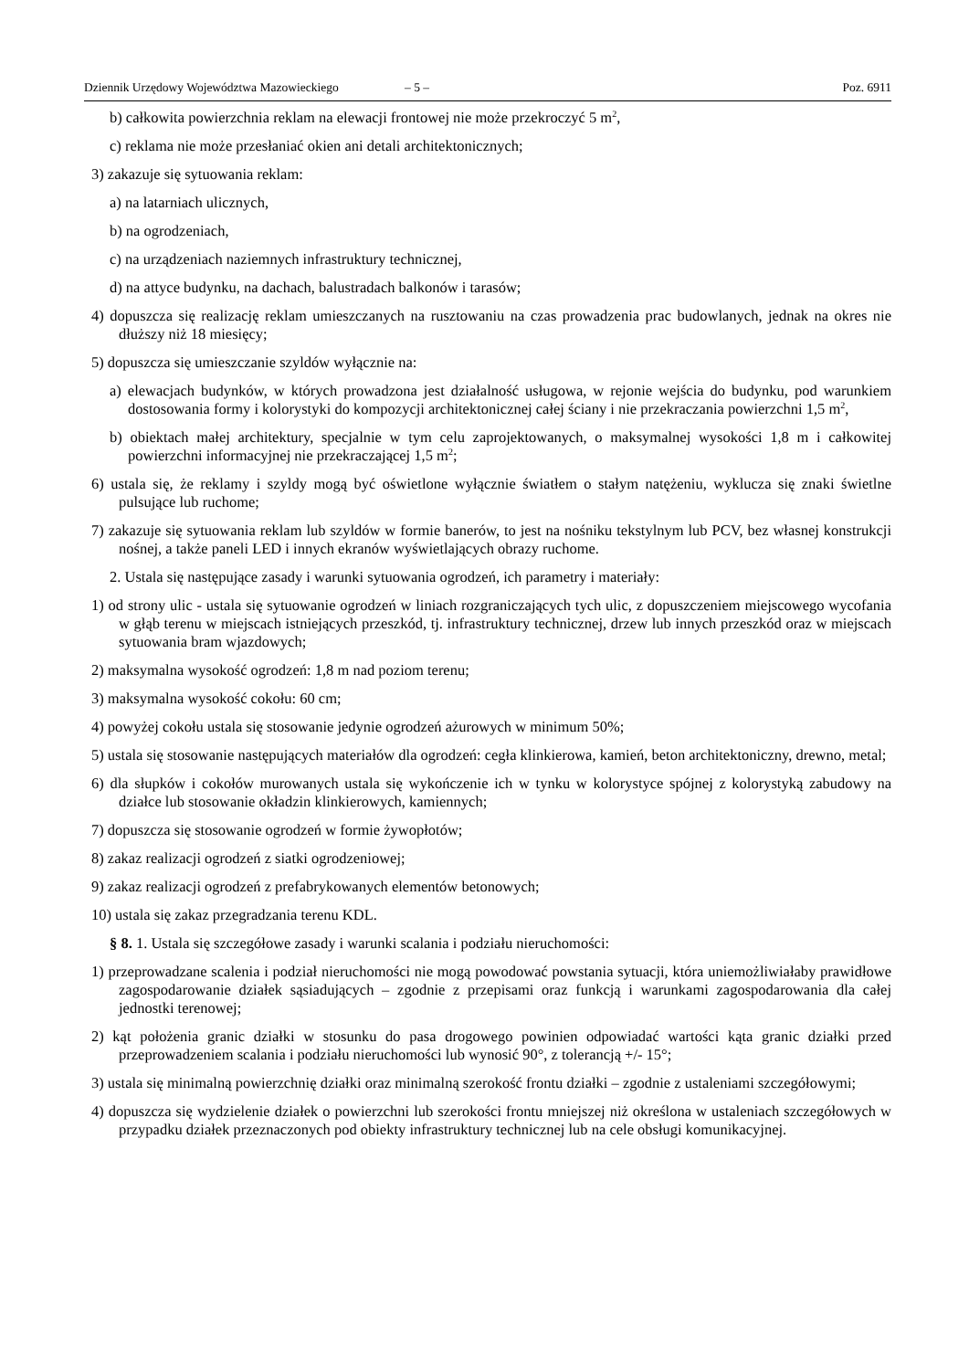Dziennik Urzędowy Województwa Mazowieckiego – 5 – Poz. 6911
b) całkowita powierzchnia reklam na elewacji frontowej nie może przekroczyć 5 m<sup>2</sup>,
c) reklama nie może przesłaniać okien ani detali architektonicznych;
3) zakazuje się sytuowania reklam:
a) na latarniach ulicznych,
b) na ogrodzeniach,
c) na urządzeniach naziemnych infrastruktury technicznej,
d) na attyce budynku, na dachach, balustradach balkonów i tarasów;
4) dopuszcza się realizację reklam umieszczanych na rusztowaniu na czas prowadzenia prac budowlanych, jednak na okres nie dłuższy niż 18 miesięcy;
5) dopuszcza się umieszczanie szyldów wyłącznie na:
a) elewacjach budynków, w których prowadzona jest działalność usługowa, w rejonie wejścia do budynku, pod warunkiem dostosowania formy i kolorystyki do kompozycji architektonicznej całej ściany i nie przekraczania powierzchni 1,5 m<sup>2</sup>,
b) obiektach małej architektury, specjalnie w tym celu zaprojektowanych, o maksymalnej wysokości 1,8 m i całkowitej powierzchni informacyjnej nie przekraczającej 1,5 m<sup>2</sup>;
6) ustala się, że reklamy i szyldy mogą być oświetlone wyłącznie światłem o stałym natężeniu, wyklucza się znaki świetlne pulsujące lub ruchome;
7) zakazuje się sytuowania reklam lub szyldów w formie banerów, to jest na nośniku tekstylnym lub PCV, bez własnej konstrukcji nośnej, a także paneli LED i innych ekranów wyświetlających obrazy ruchome.
2. Ustala się następujące zasady i warunki sytuowania ogrodzeń, ich parametry i materiały:
1) od strony ulic - ustala się sytuowanie ogrodzeń w liniach rozgraniczających tych ulic, z dopuszczeniem miejscowego wycofania w głąb terenu w miejscach istniejących przeszkód, tj. infrastruktury technicznej, drzew lub innych przeszkód oraz w miejscach sytuowania bram wjazdowych;
2) maksymalna wysokość ogrodzeń: 1,8 m nad poziom terenu;
3) maksymalna wysokość cokołu: 60 cm;
4) powyżej cokołu ustala się stosowanie jedynie ogrodzeń ażurowych w minimum 50%;
5) ustala się stosowanie następujących materiałów dla ogrodzeń: cegła klinkierowa, kamień, beton architektoniczny, drewno, metal;
6) dla słupków i cokołów murowanych ustala się wykończenie ich w tynku w kolorystyce spójnej z kolorystyką zabudowy na działce lub stosowanie okładzin klinkierowych, kamiennych;
7) dopuszcza się stosowanie ogrodzeń w formie żywopłotów;
8) zakaz realizacji ogrodzeń z siatki ogrodzeniowej;
9) zakaz realizacji ogrodzeń z prefabrykowanych elementów betonowych;
10) ustala się zakaz przegradzania terenu KDL.
§ 8. 1. Ustala się szczegółowe zasady i warunki scalania i podziału nieruchomości:
1) przeprowadzane scalenia i podział nieruchomości nie mogą powodować powstania sytuacji, która uniemożliwiałaby prawidłowe zagospodarowanie działek sąsiadujących – zgodnie z przepisami oraz funkcją i warunkami zagospodarowania dla całej jednostki terenowej;
2) kąt położenia granic działki w stosunku do pasa drogowego powinien odpowiadać wartości kąta granic działki przed przeprowadzeniem scalania i podziału nieruchomości lub wynosić 90°, z tolerancją +/- 15°;
3) ustala się minimalną powierzchnię działki oraz minimalną szerokość frontu działki – zgodnie z ustaleniami szczegółowymi;
4) dopuszcza się wydzielenie działek o powierzchni lub szerokości frontu mniejszej niż określona w ustaleniach szczegółowych w przypadku działek przeznaczonych pod obiekty infrastruktury technicznej lub na cele obsługi komunikacyjnej.